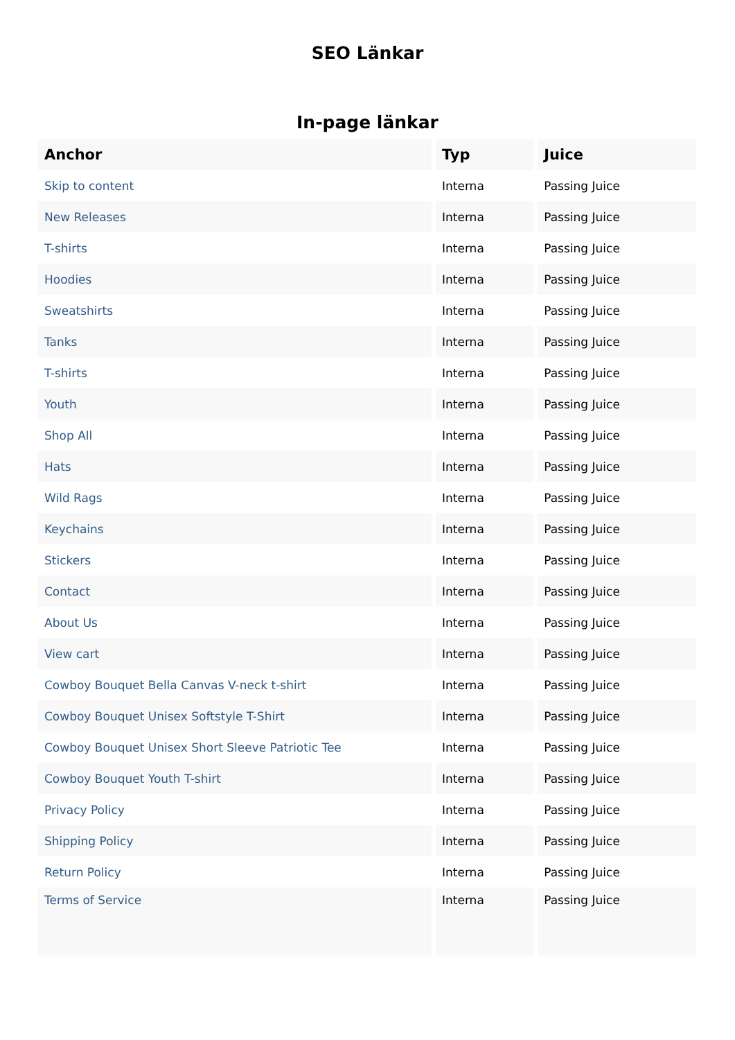SEO Länkar
In-page länkar
| Anchor | Typ | Juice |
| --- | --- | --- |
| Skip to content | Interna | Passing Juice |
| New Releases | Interna | Passing Juice |
| T-shirts | Interna | Passing Juice |
| Hoodies | Interna | Passing Juice |
| Sweatshirts | Interna | Passing Juice |
| Tanks | Interna | Passing Juice |
| T-shirts | Interna | Passing Juice |
| Youth | Interna | Passing Juice |
| Shop All | Interna | Passing Juice |
| Hats | Interna | Passing Juice |
| Wild Rags | Interna | Passing Juice |
| Keychains | Interna | Passing Juice |
| Stickers | Interna | Passing Juice |
| Contact | Interna | Passing Juice |
| About Us | Interna | Passing Juice |
| View cart | Interna | Passing Juice |
| Cowboy Bouquet Bella Canvas V-neck t-shirt | Interna | Passing Juice |
| Cowboy Bouquet Unisex Softstyle T-Shirt | Interna | Passing Juice |
| Cowboy Bouquet Unisex Short Sleeve Patriotic Tee | Interna | Passing Juice |
| Cowboy Bouquet Youth T-shirt | Interna | Passing Juice |
| Privacy Policy | Interna | Passing Juice |
| Shipping Policy | Interna | Passing Juice |
| Return Policy | Interna | Passing Juice |
| Terms of Service | Interna | Passing Juice |